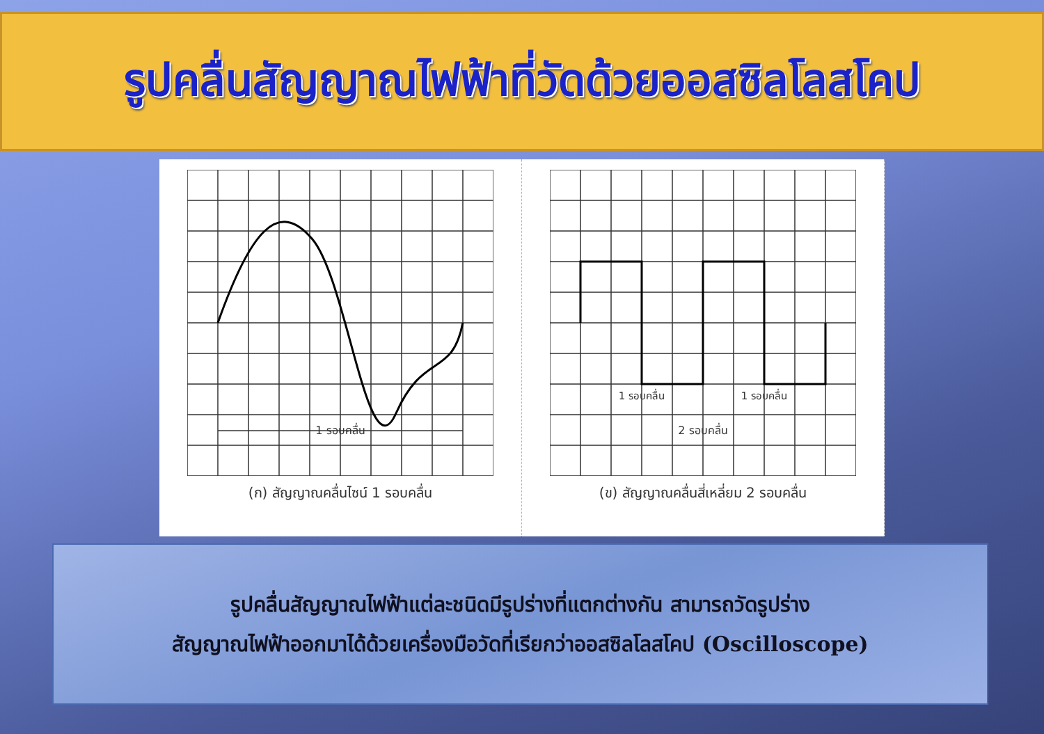รูปคลื่นสัญญาณไฟฟ้าที่วัดด้วยออสซิลโลสโคป
1 รอบคลื่น
(ก) สัญญาณคลื่นไซน์ 1 รอบคลื่น
1 รอบคลื่น
1 รอบคลื่น
2 รอบคลื่น
(ข) สัญญาณคลื่นสี่เหลี่ยม 2 รอบคลื่น
รูปคลื่นสัญญาณไฟฟ้าแต่ละชนิดมีรูปร่างที่แตกต่างกัน สามารถวัดรูปร่าง
สัญญาณไฟฟ้าออกมาได้ด้วยเครื่องมือวัดที่เรียกว่าออสซิลโลสโคป (Oscilloscope)